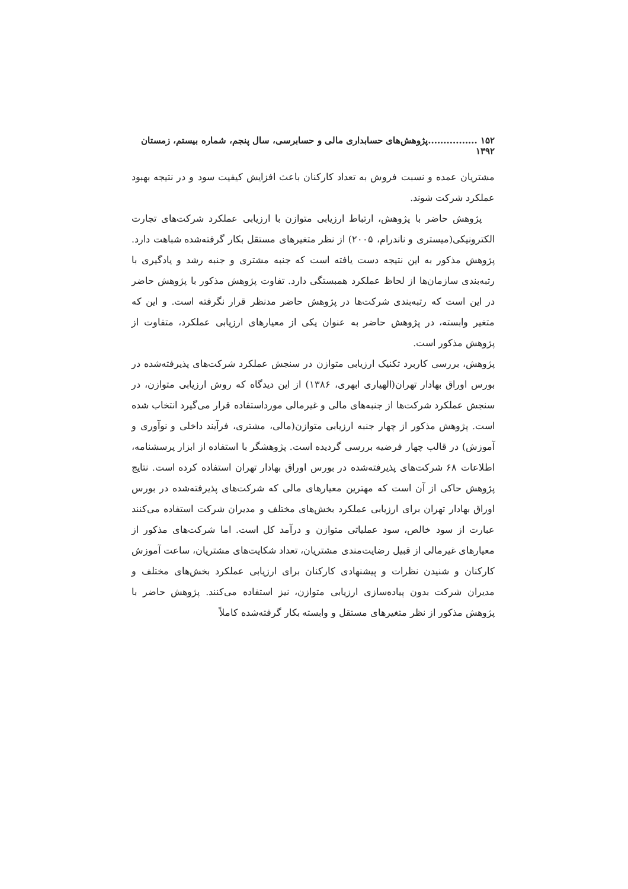۱۵۲ ................پژوهش‌های حسابداری مالی و حسابرسی، سال پنجم، شماره بیستم، زمستان ۱۳۹۲
مشتریان عمده و نسبت فروش به تعداد کارکنان باعث افزایش کیفیت سود و در نتیجه بهبود عملکرد شرکت شوند.
پژوهش حاضر با پژوهش، ارتباط ارزیابی متوازن با ارزیابی عملکرد شرکت‌های تجارت الکترونیکی(میستری و ناندرام، ۲۰۰۵) از نظر متغیرهای مستقل بکار گرفته‌شده شباهت دارد. پژوهش مذکور به این نتیجه دست یافته است که جنبه مشتری و جنبه رشد و یادگیری با رتبه‌بندی سازمان‌ها از لحاظ عملکرد همبستگی دارد. تفاوت پژوهش مذکور با پژوهش حاضر در این است که رتبه‌بندی شرکت‌ها در پژوهش حاضر مدنظر قرار نگرفته است. و این که متغیر وابسته، در پژوهش حاضر به عنوان یکی از معیارهای ارزیابی عملکرد، متفاوت از پژوهش مذکور است.
پژوهش، بررسی کاربرد تکنیک ارزیابی متوازن در سنجش عملکرد شرکت‌های پذیرفته‌شده در بورس اوراق بهادار تهران(الهیاری ابهری، ۱۳۸۶) از این دیدگاه که روش ارزیابی متوازن، در سنجش عملکرد شرکت‌ها از جنبه‌های مالی و غیرمالی مورداستفاده قرار می‌گیرد انتخاب شده است. پژوهش مذکور از چهار جنبه ارزیابی متوازن(مالی، مشتری، فرآیند داخلی و نوآوری و آموزش) در قالب چهار فرضیه بررسی گردیده است. پژوهشگر با استفاده از ابزار پرسشنامه، اطلاعات ۶۸ شرکت‌های پذیرفته‌شده در بورس اوراق بهادار تهران استفاده کرده است. نتایج پژوهش حاکی از آن است که مهترین معیارهای مالی که شرکت‌های پذیرفته‌شده در بورس اوراق بهادار تهران برای ارزیابی عملکرد بخش‌های مختلف و مدیران شرکت استفاده می‌کنند عبارت از سود خالص، سود عملیاتی متوازن و درآمد کل است. اما شرکت‌های مذکور از معیارهای غیرمالی از قبیل رضایت‌مندی مشتریان، تعداد شکایت‌های مشتریان، ساعت آموزش کارکنان و شنیدن نظرات و پیشنهادی کارکنان برای ارزیابی عملکرد بخش‌های مختلف و مدیران شرکت بدون پیاده‌سازی ارزیابی متوازن، نیز استفاده می‌کنند. پژوهش حاضر با پژوهش مذکور از نظر متغیرهای مستقل و وابسته بکار گرفته‌شده کاملاً